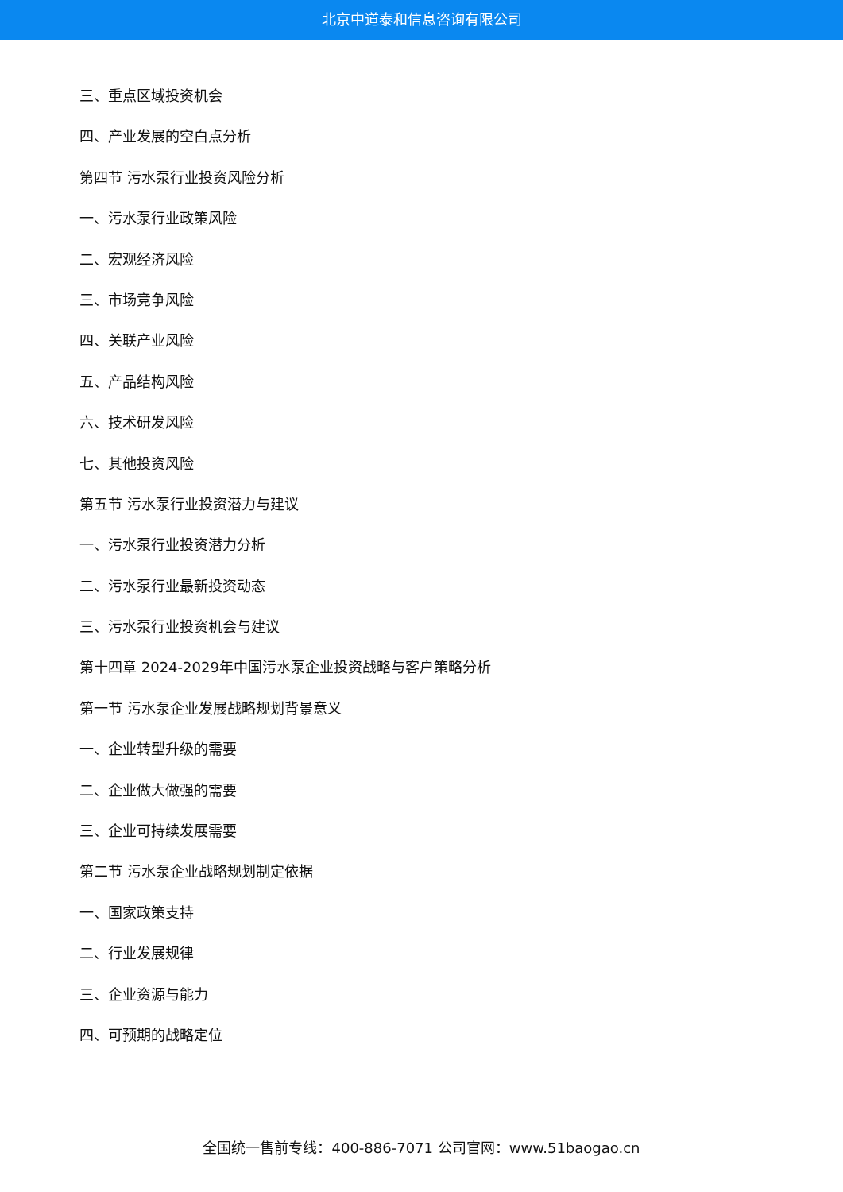北京中道泰和信息咨询有限公司
三、重点区域投资机会
四、产业发展的空白点分析
第四节 污水泵行业投资风险分析
一、污水泵行业政策风险
二、宏观经济风险
三、市场竞争风险
四、关联产业风险
五、产品结构风险
六、技术研发风险
七、其他投资风险
第五节 污水泵行业投资潜力与建议
一、污水泵行业投资潜力分析
二、污水泵行业最新投资动态
三、污水泵行业投资机会与建议
第十四章 2024-2029年中国污水泵企业投资战略与客户策略分析
第一节 污水泵企业发展战略规划背景意义
一、企业转型升级的需要
二、企业做大做强的需要
三、企业可持续发展需要
第二节 污水泵企业战略规划制定依据
一、国家政策支持
二、行业发展规律
三、企业资源与能力
四、可预期的战略定位
全国统一售前专线：400-886-7071 公司官网：www.51baogao.cn